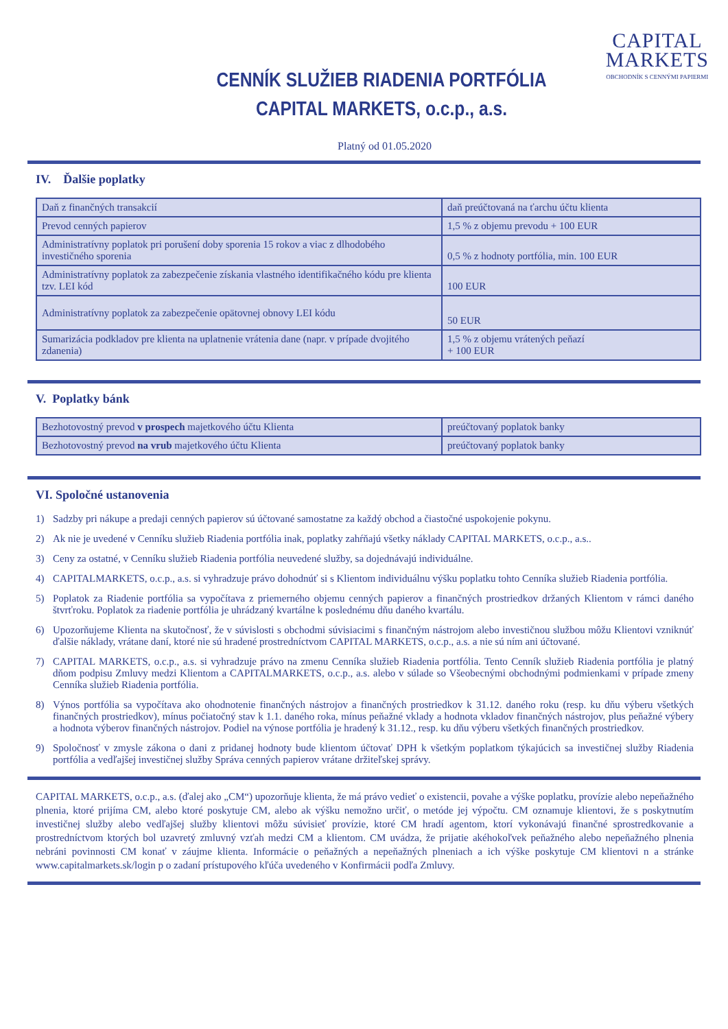CAPITAL
MARKETS
OBCHODNÍK S CENNÝMI PAPIERMI
CENNÍK SLUŽIEB RIADENIA PORTFÓLIA
CAPITAL MARKETS, o.c.p., a.s.
Platný od 01.05.2020
IV. Ďalšie poplatky
| Daň z finančných transakcií | daň preúčtovaná na ťarchu účtu klienta |
| Prevod cenných papierov | 1,5 % z objemu prevodu + 100 EUR |
| Administratívny poplatok pri porušení doby sporenia 15 rokov a viac z dlhodobého investičného sporenia | 0,5 % z hodnoty portfólia, min. 100 EUR |
| Administratívny poplatok za zabezpečenie získania vlastného identifikačného kódu pre klienta tzv. LEI kód | 100 EUR |
| Administratívny poplatok za zabezpečenie opätovnej obnovy LEI kódu | 50 EUR |
| Sumarizácia podkladov pre klienta na uplatnenie vrátenia dane (napr. v prípade dvojitého zdanenia) | 1,5 % z objemu vrátených peňazí + 100 EUR |
V. Poplatky bánk
| Bezhotovostný prevod v prospech majetkového účtu Klienta | preúčtovaný poplatok banky |
| Bezhotovostný prevod na vrub majetkového účtu Klienta | preúčtovaný poplatok banky |
VI. Spoločné ustanovenia
1) Sadzby pri nákupe a predaji cenných papierov sú účtované samostatne za každý obchod a čiastočné uspokojenie pokynu.
2) Ak nie je uvedené v Cenníku služieb Riadenia portfólia inak, poplatky zahŕňajú všetky náklady CAPITAL MARKETS, o.c.p., a.s..
3) Ceny za ostatné, v Cenníku služieb Riadenia portfólia neuvedené služby, sa dojednávajú individuálne.
4) CAPITALMARKETS, o.c.p., a.s. si vyhradzuje právo dohodnúť si s Klientom individuálnu výšku poplatku tohto Cenníka služieb Riadenia portfólia.
5) Poplatok za Riadenie portfólia sa vypočítava z priemerného objemu cenných papierov a finančných prostriedkov držaných Klientom v rámci daného štvrťroku. Poplatok za riadenie portfólia je uhrádzaný kvartálne k poslednému dňu daného kvartálu.
6) Upozorňujeme Klienta na skutočnosť, že v súvislosti s obchodmi súvisiacimi s finančným nástrojom alebo investičnou službou môžu Klientovi vzniknúť ďalšie náklady, vrátane daní, ktoré nie sú hradené prostredníctvom CAPITAL MARKETS, o.c.p., a.s. a nie sú ním ani účtované.
7) CAPITAL MARKETS, o.c.p., a.s. si vyhradzuje právo na zmenu Cenníka služieb Riadenia portfólia. Tento Cenník služieb Riadenia portfólia je platný dňom podpisu Zmluvy medzi Klientom a CAPITALMARKETS, o.c.p., a.s. alebo v súlade so Všeobecnými obchodnými podmienkami v prípade zmeny Cenníka služieb Riadenia portfólia.
8) Výnos portfólia sa vypočítava ako ohodnotenie finančných nástrojov a finančných prostriedkov k 31.12. daného roku (resp. ku dňu výberu všetkých finančných prostriedkov), mínus počiatočný stav k 1.1. daného roka, mínus peňažné vklady a hodnota vkladov finančných nástrojov, plus peňažné výbery a hodnota výberov finančných nástrojov. Podiel na výnose portfólia je hradený k 31.12., resp. ku dňu výberu všetkých finančných prostriedkov.
9) Spoločnosť v zmysle zákona o dani z pridanej hodnoty bude klientom účtovať DPH k všetkým poplatkom týkajúcich sa investičnej služby Riadenia portfólia a vedľajšej investičnej služby Správa cenných papierov vrátane držiteľskej správy.
CAPITAL MARKETS, o.c.p., a.s. (ďalej ako „CM“) upozorňuje klienta, že má právo vedieť o existencii, povahe a výške poplatku, provízie alebo nepeňažného plnenia, ktoré prijíma CM, alebo ktoré poskytuje CM, alebo ak výšku nemožno určiť, o metóde jej výpočtu. CM oznamuje klientovi, že s poskytnutím investičnej služby alebo vedľajšej služby klientovi môžu súvisieť provízie, ktoré CM hradí agentom, ktorí vykonávajú finančné sprostredkovanie a prostredníctvom ktorých bol uzavretý zmluvný vzťah medzi CM a klientom. CM uvádza, že prijatie akéhokoľvek peňažného alebo nepeňažného plnenia nebráni povinnosti CM konať v záujme klienta. Informácie o peňažných a nepeňažných plneniach a ich výške poskytuje CM klientovi n a stránke www.capitalmarkets.sk/login p o zadaní prístupového kľúča uvedeného v Konfirmácii podľa Zmluvy.